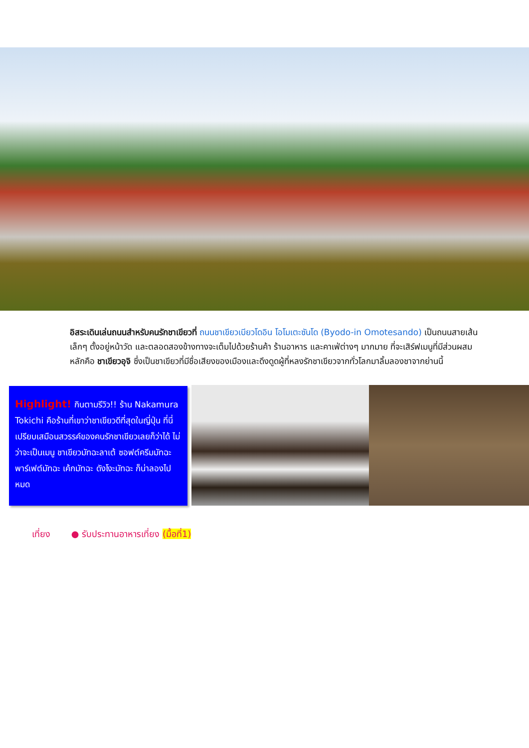อิสระเดินเล่นถนนสำหรับคนรักชาเขียวที่ ถนนชาเขียวเบียวโดอิน โอโมเตะซันโด (Byodo-in Omotesando) เป็นถนนสายเส้นเล็กๆ ตั้งอยู่หน้าวัด และตลอดสองข้างทางจะเต็มไปด้วยร้านค้า ร้านอาหาร และคาเฟ่ต่างๆ มากมาย ที่จะเสิร์ฟเมนูที่มีส่วนผสมหลักคือ ชาเขียวอุจิ ซึ่งเป็นชาเขียวที่มีชื่อเสียงของเมืองและดึงดูดผู้ที่หลงรักชาเขียวจากทั่วโลกมาลิ้มลองชาจากย่านนี้
Highlight! กินตามรีวิว!! ร้าน Nakamura Tokichi คือร้านที่เขาว่าชาเขียวดีที่สุดในญี่ปุ่น ที่นี่เปรียบเสมือนสวรรค์ของคนรักชาเขียวเลยก็ว่าได้ ไม่ว่าจะเป็นเมนู ชาเขียวมัทฉะลาเต้ ซอฟต์ครีมมัทฉะ พาร์เฟต์มัทฉะ เค้กมัทฉะ ดังโงะมัทฉะ ก็น่าลองไปหมด
เที่ยง ● รับประทานอาหารเที่ยง (มื้อที่1)